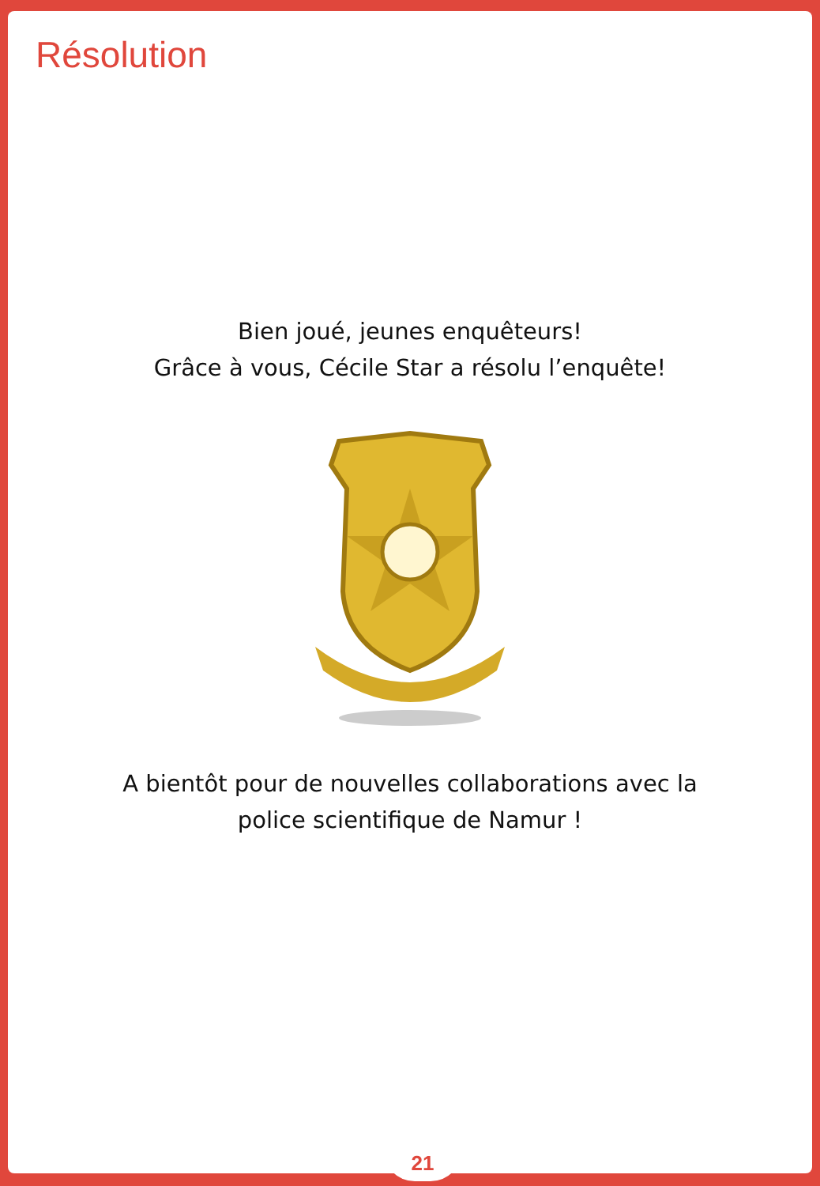Résolution
Bien joué, jeunes enquêteurs!
Grâce à vous, Cécile Star a résolu l’enquête!
A bientôt pour de nouvelles collaborations avec la
police scientifique de Namur !
21